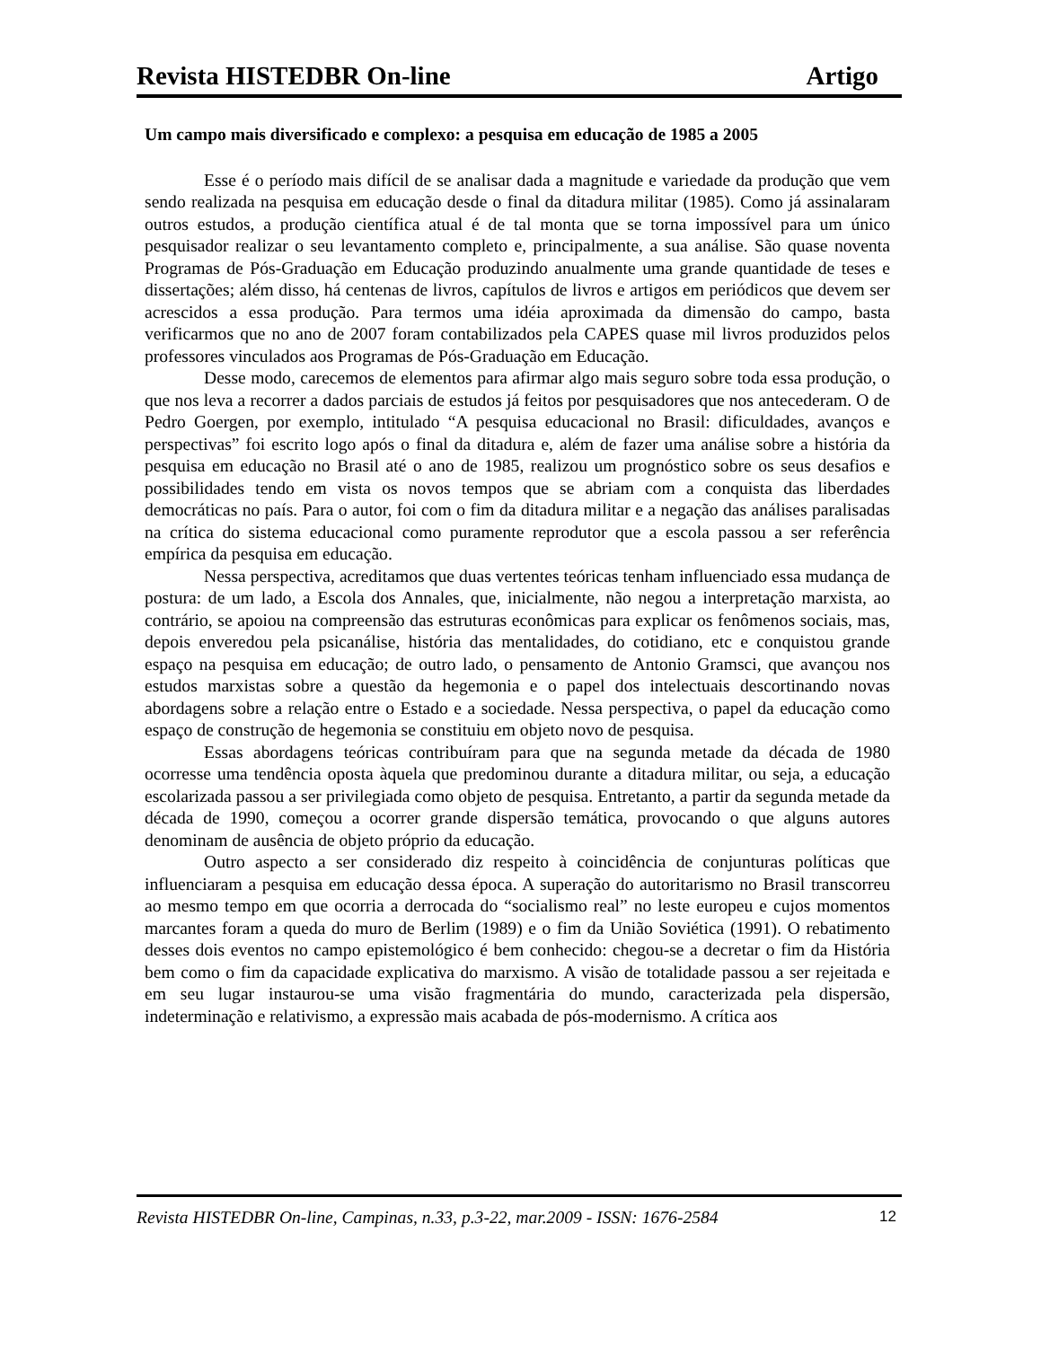Revista HISTEDBR On-line Artigo
Um campo mais diversificado e complexo: a pesquisa em educação de 1985 a 2005
Esse é o período mais difícil de se analisar dada a magnitude e variedade da produção que vem sendo realizada na pesquisa em educação desde o final da ditadura militar (1985). Como já assinalaram outros estudos, a produção científica atual é de tal monta que se torna impossível para um único pesquisador realizar o seu levantamento completo e, principalmente, a sua análise. São quase noventa Programas de Pós-Graduação em Educação produzindo anualmente uma grande quantidade de teses e dissertações; além disso, há centenas de livros, capítulos de livros e artigos em periódicos que devem ser acrescidos a essa produção. Para termos uma idéia aproximada da dimensão do campo, basta verificarmos que no ano de 2007 foram contabilizados pela CAPES quase mil livros produzidos pelos professores vinculados aos Programas de Pós-Graduação em Educação.
Desse modo, carecemos de elementos para afirmar algo mais seguro sobre toda essa produção, o que nos leva a recorrer a dados parciais de estudos já feitos por pesquisadores que nos antecederam. O de Pedro Goergen, por exemplo, intitulado “A pesquisa educacional no Brasil: dificuldades, avanços e perspectivas” foi escrito logo após o final da ditadura e, além de fazer uma análise sobre a história da pesquisa em educação no Brasil até o ano de 1985, realizou um prognóstico sobre os seus desafios e possibilidades tendo em vista os novos tempos que se abriam com a conquista das liberdades democráticas no país. Para o autor, foi com o fim da ditadura militar e a negação das análises paralisadas na crítica do sistema educacional como puramente reprodutor que a escola passou a ser referência empírica da pesquisa em educação.
Nessa perspectiva, acreditamos que duas vertentes teóricas tenham influenciado essa mudança de postura: de um lado, a Escola dos Annales, que, inicialmente, não negou a interpretação marxista, ao contrário, se apoiou na compreensão das estruturas econômicas para explicar os fenômenos sociais, mas, depois enveredou pela psicanálise, história das mentalidades, do cotidiano, etc e conquistou grande espaço na pesquisa em educação; de outro lado, o pensamento de Antonio Gramsci, que avançou nos estudos marxistas sobre a questão da hegemonia e o papel dos intelectuais descortinando novas abordagens sobre a relação entre o Estado e a sociedade. Nessa perspectiva, o papel da educação como espaço de construção de hegemonia se constituiu em objeto novo de pesquisa.
Essas abordagens teóricas contribuíram para que na segunda metade da década de 1980 ocorresse uma tendência oposta àquela que predominou durante a ditadura militar, ou seja, a educação escolarizada passou a ser privilegiada como objeto de pesquisa. Entretanto, a partir da segunda metade da década de 1990, começou a ocorrer grande dispersão temática, provocando o que alguns autores denominam de ausência de objeto próprio da educação.
Outro aspecto a ser considerado diz respeito à coincidência de conjunturas políticas que influenciaram a pesquisa em educação dessa época. A superação do autoritarismo no Brasil transcorreu ao mesmo tempo em que ocorria a derrocada do “socialismo real” no leste europeu e cujos momentos marcantes foram a queda do muro de Berlim (1989) e o fim da União Soviética (1991). O rebatimento desses dois eventos no campo epistemológico é bem conhecido: chegou-se a decretar o fim da História bem como o fim da capacidade explicativa do marxismo. A visão de totalidade passou a ser rejeitada e em seu lugar instaurou-se uma visão fragmentária do mundo, caracterizada pela dispersão, indeterminação e relativismo, a expressão mais acabada de pós-modernismo. A crítica aos
Revista HISTEDBR On-line, Campinas, n.33, p.3-22, mar.2009 - ISSN: 1676-2584 12